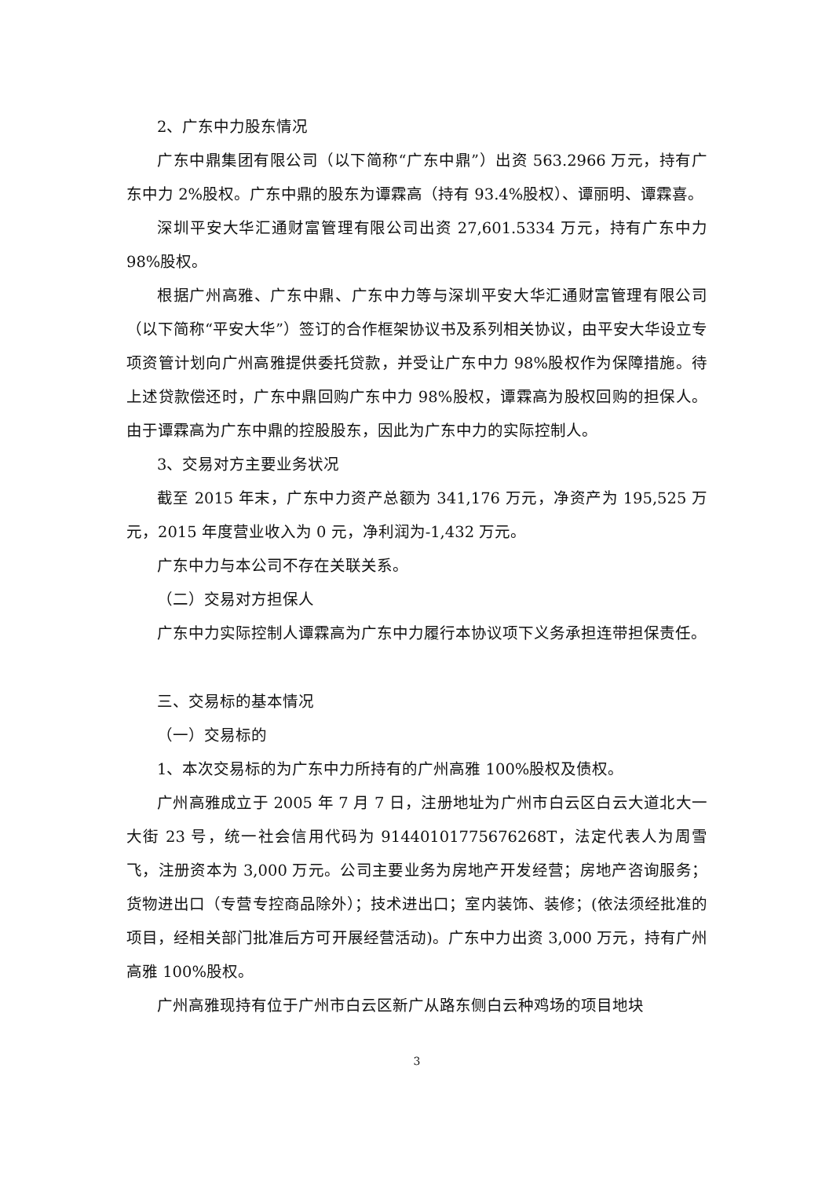2、广东中力股东情况
广东中鼎集团有限公司（以下简称“广东中鼎”）出资 563.2966 万元，持有广东中力 2%股权。广东中鼎的股东为谭霖高（持有 93.4%股权）、谭丽明、谭霖喜。
深圳平安大华汇通财富管理有限公司出资 27,601.5334 万元，持有广东中力 98%股权。
根据广州高雅、广东中鼎、广东中力等与深圳平安大华汇通财富管理有限公司（以下简称“平安大华”）签订的合作框架协议书及系列相关协议，由平安大华设立专项资管计划向广州高雅提供委托贷款，并受让广东中力 98%股权作为保障措施。待上述贷款偿还时，广东中鼎回购广东中力 98%股权，谭霖高为股权回购的担保人。由于谭霖高为广东中鼎的控股股东，因此为广东中力的实际控制人。
3、交易对方主要业务状况
截至 2015 年末，广东中力资产总额为 341,176 万元，净资产为 195,525 万元，2015 年度营业收入为 0 元，净利润为-1,432 万元。
广东中力与本公司不存在关联关系。
（二）交易对方担保人
广东中力实际控制人谭霖高为广东中力履行本协议项下义务承担连带担保责任。
三、交易标的基本情况
（一）交易标的
1、本次交易标的为广东中力所持有的广州高雅 100%股权及债权。
广州高雅成立于 2005 年 7 月 7 日，注册地址为广州市白云区白云大道北大一大街 23 号，统一社会信用代码为 91440101775676268T，法定代表人为周雪飞，注册资本为 3,000 万元。公司主要业务为房地产开发经营；房地产咨询服务；货物进出口（专营专控商品除外）；技术进出口；室内装饰、装修；(依法须经批准的项目，经相关部门批准后方可开展经营活动)。广东中力出资 3,000 万元，持有广州高雅 100%股权。
广州高雅现持有位于广州市白云区新广从路东侧白云种鸡场的项目地块
3